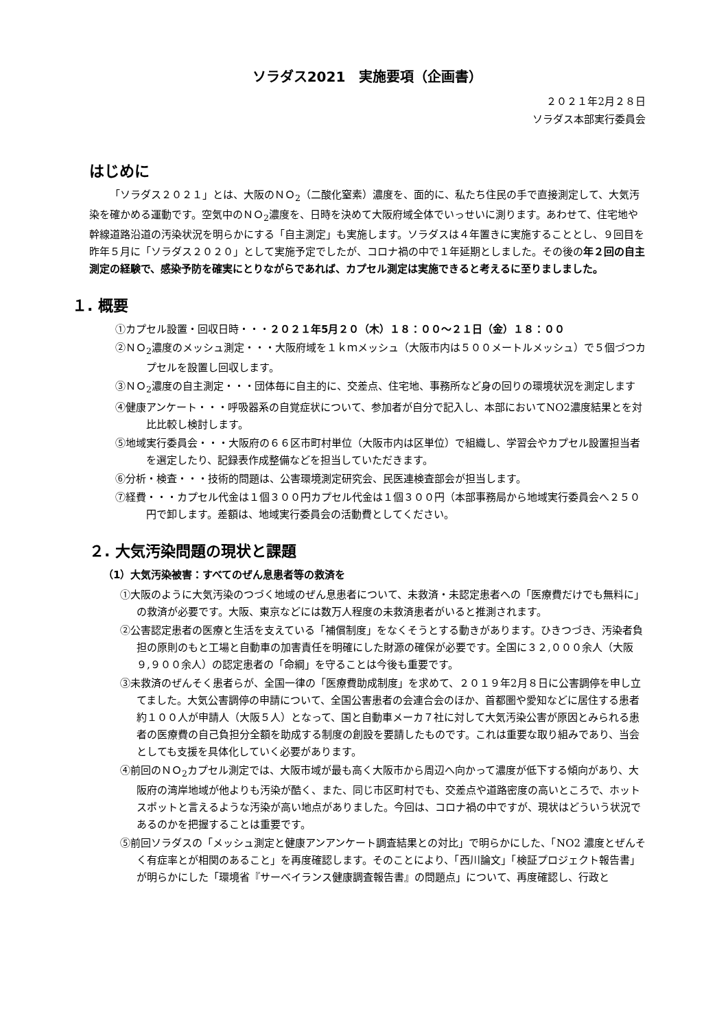ソラダス2021　実施要項（企画書）
２０２１年2月２８日
ソラダス本部実行委員会
はじめに
「ソラダス２０２１」とは、大阪のＮＯ<sub>2</sub>（二酸化窒素）濃度を、面的に、私たち住民の手で直接測定して、大気汚染を確かめる運動です。空気中のＮＯ<sub>2</sub>濃度を、日時を決めて大阪府域全体でいっせいに測ります。あわせて、住宅地や幹線道路沿道の汚染状況を明らかにする「自主測定」も実施します。ソラダスは４年置きに実施することとし、９回目を昨年５月に「ソラダス２０２０」として実施予定でしたが、コロナ禍の中で１年延期としました。その後の年２回の自主測定の経験で、感染予防を確実にとりながらであれば、カプセル測定は実施できると考えるに至りましました。
１. 概要
①カプセル設置・回収日時・・・２０２１年5月２０（木）１８：００～２１日（金）１８：００
②ＮＯ<sub>2</sub>濃度のメッシュ測定・・・大阪府域を１ｋｍメッシュ（大阪市内は５００メートルメッシュ）で５個づつカプセルを設置し回収します。
③ＮＯ<sub>2</sub>濃度の自主測定・・・団体毎に自主的に、交差点、住宅地、事務所など身の回りの環境状況を測定します
④健康アンケート・・・呼吸器系の自覚症状について、参加者が自分で記入し、本部においてNO2濃度結果とを対比比較し検討します。
⑤地域実行委員会・・・大阪府の６６区市町村単位（大阪市内は区単位）で組織し、学習会やカプセル設置担当者を選定したり、記録表作成整備などを担当していただきます。
⑥分析・検査・・・技術的問題は、公害環境測定研究会、民医連検査部会が担当します。
⑦経費・・・カプセル代金は１個３００円カプセル代金は１個３００円（本部事務局から地域実行委員会へ２５０円で卸します。差額は、地域実行委員会の活動費としてください。
２. 大気汚染問題の現状と課題
（1）大気汚染被害：すべてのぜん息患者等の救済を
①大阪のように大気汚染のつづく地域のぜん息患者について、未救済・未認定患者への「医療費だけでも無料に」の救済が必要です。大阪、東京などには数万人程度の未救済患者がいると推測されます。
②公害認定患者の医療と生活を支えている「補償制度」をなくそうとする動きがあります。ひきつづき、汚染者負担の原則のもと工場と自動車の加害責任を明確にした財源の確保が必要です。全国に３２,０００余人（大阪９,９００余人）の認定患者の「命綱」を守ることは今後も重要です。
③未救済のぜんそく患者らが、全国一律の「医療費助成制度」を求めて、２０１９年2月８日に公害調停を申し立てました。大気公害調停の申請について、全国公害患者の会連合会のほか、首都圏や愛知などに居住する患者約１００人が申請人（大阪５人）となって、国と自動車メーカ７社に対して大気汚染公害が原因とみられる患者の医療費の自己負担分全額を助成する制度の創設を要請したものです。これは重要な取り組みであり、当会としても支援を具体化していく必要があります。
④前回のＮＯ<sub>2</sub>カプセル測定では、大阪市域が最も高く大阪市から周辺へ向かって濃度が低下する傾向があり、大阪府の湾岸地域が他よりも汚染が酷く、また、同じ市区町村でも、交差点や道路密度の高いところで、ホットスポットと言えるような汚染が高い地点がありました。今回は、コロナ禍の中ですが、現状はどういう状況であるのかを把握することは重要です。
⑤前回ソラダスの「メッシュ測定と健康アンアンケート調査結果との対比」で明らかにした、「NO2 濃度とぜんそく有症率とが相関のあること」を再度確認します。そのことにより、「西川論文」「検証プロジェクト報告書」が明らかにした「環境省『サーベイランス健康調査報告書』の問題点」について、再度確認し、行政と